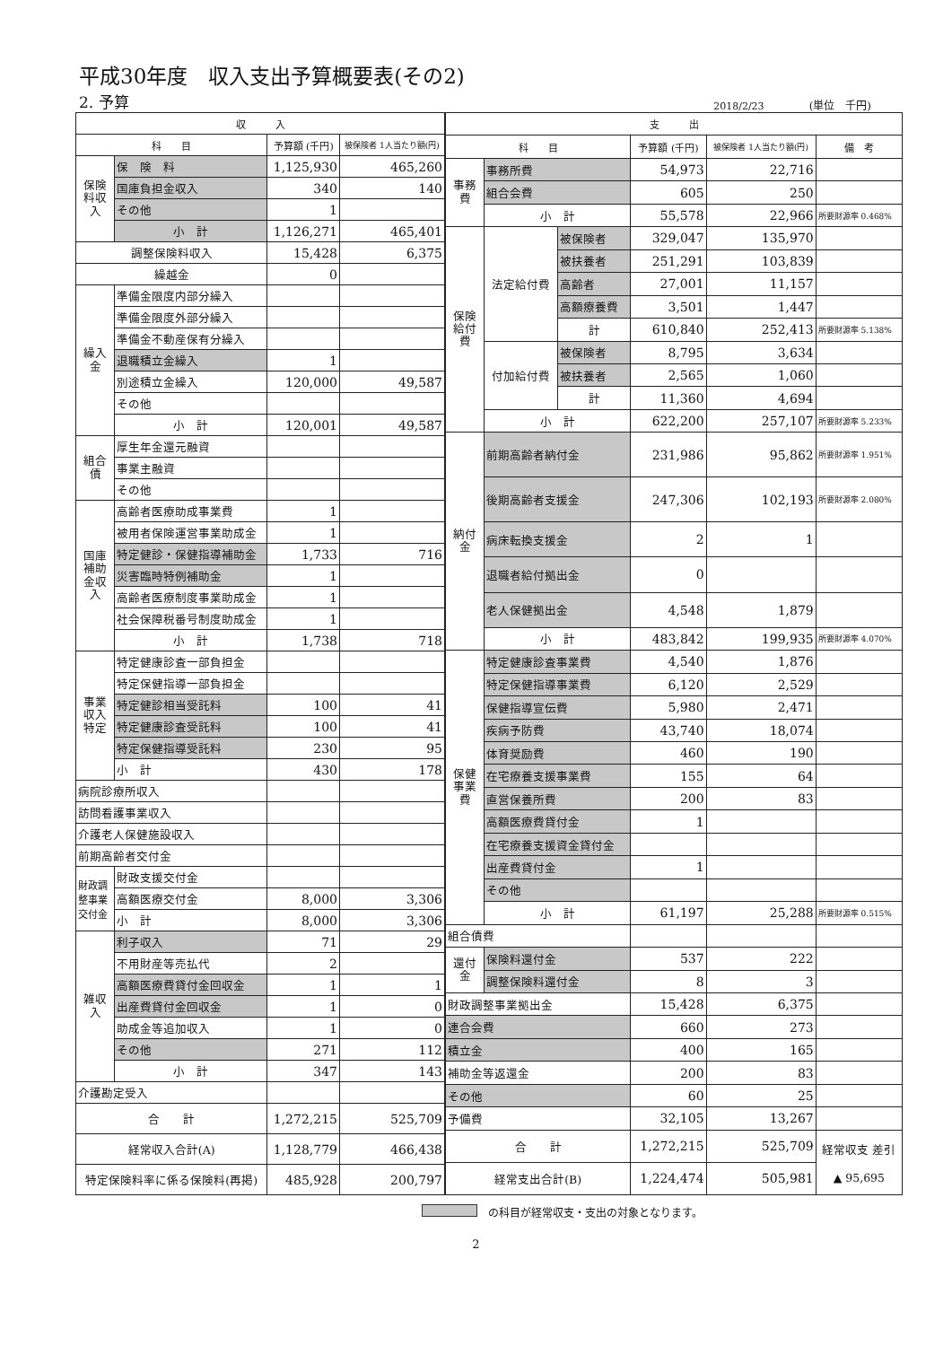平成30年度　収入支出予算概要表(その2)
2. 予算 2018/2/23 (単位　千円)
| 収 入 | | | |
| --- | --- | --- | --- |
| 科 目 | | 予算額 (千円) | 被保険者 1人当たり額(円) |
| 保険料収入 | 保 険 料 | 1,125,930 | 465,260 |
| | 国庫負担金収入 | 340 | 140 |
| | その他 | 1 | |
| | 小 計 | 1,126,271 | 465,401 |
| 調整保険料収入 | | 15,428 | 6,375 |
| 繰越金 | | 0 | |
| 繰入金 | 準備金限度内部分繰入 | | |
| | 準備金限度外部分繰入 | | |
| | 準備金不動産保有分繰入 | | |
| | 退職積立金繰入 | 1 | |
| | 別途積立金繰入 | 120,000 | 49,587 |
| | その他 | | |
| | 小 計 | 120,001 | 49,587 |
| 組合債 | 厚生年金還元融資 | | |
| | 事業主融資 | | |
| | その他 | | |
| 国庫補助金収入 | 高齢者医療助成事業費 | 1 | |
| | 被用者保険運営事業助成金 | 1 | |
| | 特定健診・保健指導補助金 | 1,733 | 716 |
| | 災害臨時特例補助金 | 1 | |
| | 高齢者医療制度事業助成金 | 1 | |
| | 社会保障税番号制度助成金 | 1 | |
| | 小 計 | 1,738 | 718 |
| 事業収入 特定 | 特定健康診査一部負担金 | | |
| | 特定保健指導一部負担金 | | |
| | 特定健診相当受託料 | 100 | 41 |
| | 特定健康診査受託料 | 100 | 41 |
| | 特定保健指導受託料 | 230 | 95 |
| | 小 計 | 430 | 178 |
| 病院診療所収入 | | | |
| 訪問看護事業収入 | | | |
| 介護老人保健施設収入 | | | |
| 前期高齢者交付金 | | | |
| 財政調整事業交付金 | 財政支援交付金 | | |
| | 高額医療交付金 | 8,000 | 3,306 |
| | 小 計 | 8,000 | 3,306 |
| 雑収入 | 利子収入 | 71 | 29 |
| | 不用財産等売払代 | 2 | |
| | 高額医療費貸付金回収金 | 1 | 1 |
| | 出産費貸付金回収金 | 1 | 0 |
| | 助成金等追加収入 | 1 | 0 |
| | その他 | 271 | 112 |
| | 小 計 | 347 | 143 |
| 介護勘定受入 | | | |
| 合 計 | | 1,272,215 | 525,709 |
| 経常収入合計(A) | | 1,128,779 | 466,438 |
| 特定保険料率に係る保険料(再掲) | | 485,928 | 200,797 |
| 支 出 | | | | | |
| --- | --- | --- | --- | --- | --- |
| 科 目 | | | 予算額 (千円) | 被保険者 1人当たり額(円) | 備 考 |
| 事務費 | 事務所費 | | 54,973 | 22,716 | |
| | 組合会費 | | 605 | 250 | |
| | 小 計 | | 55,578 | 22,966 | 所要財源率 0.468% |
| 保険給付費 | 法定給付費 | 被保険者 | 329,047 | 135,970 | |
| | | 被扶養者 | 251,291 | 103,839 | |
| | | 高齢者 | 27,001 | 11,157 | |
| | | 高額療養費 | 3,501 | 1,447 | |
| | | 計 | 610,840 | 252,413 | 所要財源率 5.138% |
| | 付加給付費 | 被保険者 | 8,795 | 3,634 | |
| | | 被扶養者 | 2,565 | 1,060 | |
| | | 計 | 11,360 | 4,694 | |
| | 小 計 | | 622,200 | 257,107 | 所要財源率 5.233% |
| 納付金 | 前期高齢者納付金 | | 231,986 | 95,862 | 所要財源率 1.951% |
| | 後期高齢者支援金 | | 247,306 | 102,193 | 所要財源率 2.080% |
| | 病床転換支援金 | | 2 | 1 | |
| | 退職者給付拠出金 | | 0 | | |
| | 老人保健拠出金 | | 4,548 | 1,879 | |
| | 小 計 | | 483,842 | 199,935 | 所要財源率 4.070% |
| 保健事業費 | 特定健康診査事業費 | | 4,540 | 1,876 | |
| | 特定保健指導事業費 | | 6,120 | 2,529 | |
| | 保健指導宣伝費 | | 5,980 | 2,471 | |
| | 疾病予防費 | | 43,740 | 18,074 | |
| | 体育奨励費 | | 460 | 190 | |
| | 在宅療養支援事業費 | | 155 | 64 | |
| | 直営保養所費 | | 200 | 83 | |
| | 高額医療費貸付金 | | 1 | | |
| | 在宅療養支援資金貸付金 | | | | |
| | 出産費貸付金 | | 1 | | |
| | その他 | | | | |
| | 小 計 | | 61,197 | 25,288 | 所要財源率 0.515% |
| 組合債費 | | | | | |
| 還付金 | 保険料還付金 | | 537 | 222 | |
| | 調整保険料還付金 | | 8 | 3 | |
| 財政調整事業拠出金 | | | 15,428 | 6,375 | |
| 連合会費 | | | 660 | 273 | |
| 積立金 | | | 400 | 165 | |
| 補助金等返還金 | | | 200 | 83 | |
| その他 | | | 60 | 25 | |
| 予備費 | | | 32,105 | 13,267 | |
| 合 計 | | | 1,272,215 | 525,709 | 経常収支 差引 ▲ 95,695 |
| 経常支出合計(B) | | | 1,224,474 | 505,981 | |
の科目が経常収支・支出の対象となります。
2